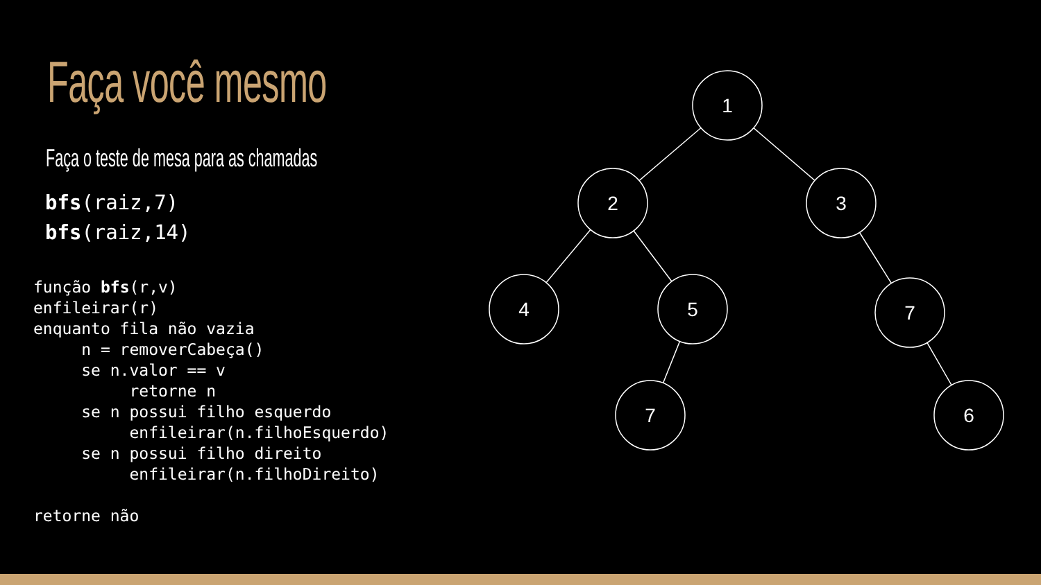Faça você mesmo
Faça o teste de mesa para as chamadas
bfs(raiz,7)
bfs(raiz,14)
função bfs(r,v)
enfileirar(r)
enquanto fila não vazia
     n = removerCabeça()
     se n.valor == v
          retorne n
     se n possui filho esquerdo
          enfileirar(n.filhoEsquerdo)
     se n possui filho direito
          enfileirar(n.filhoDireito)

retorne não
1
2
3
4
5
7
7
6